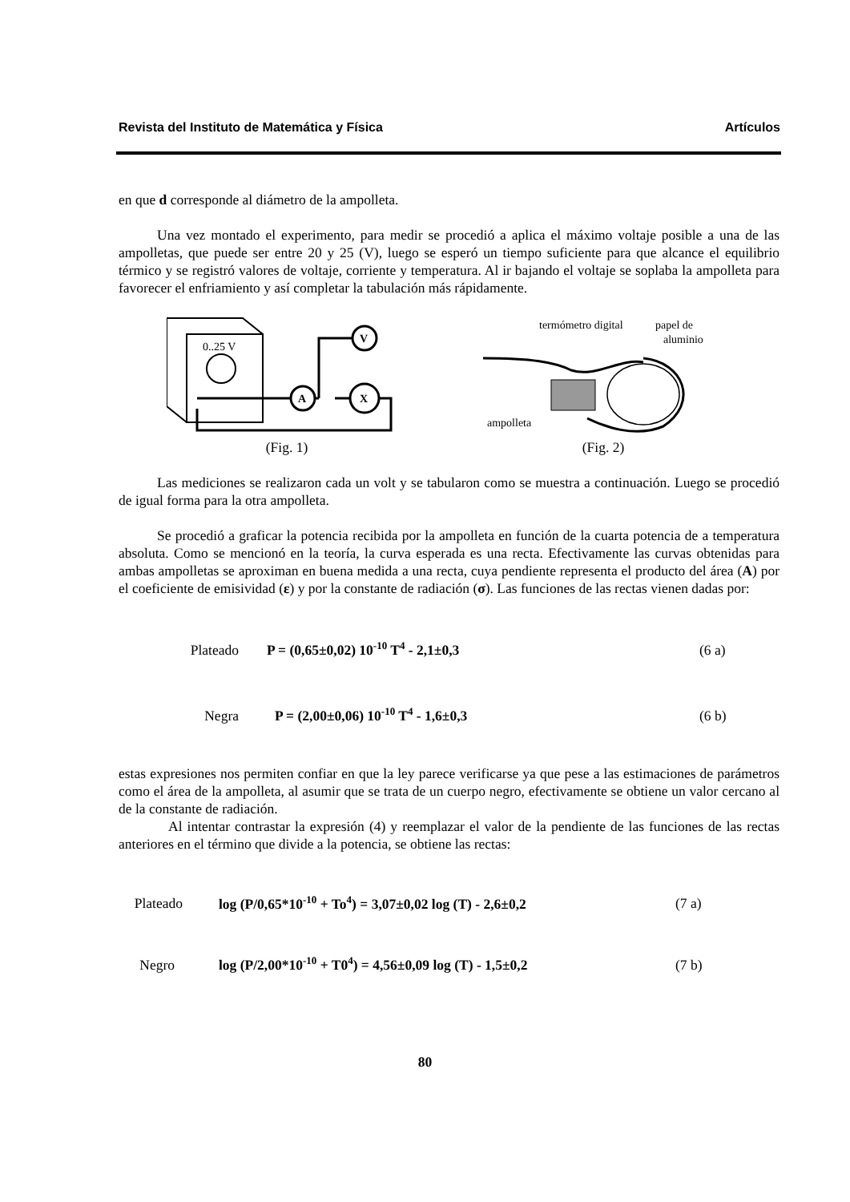Revista del Instituto de Matemática y Física Artículos
en que d corresponde al diámetro de la ampolleta.
Una vez montado el experimento, para medir se procedió a aplica el máximo voltaje posible a una de las ampolletas, que puede ser entre 20 y 25 (V), luego se esperó un tiempo suficiente para que alcance el equilibrio térmico y se registró valores de voltaje, corriente y temperatura. Al ir bajando el voltaje se soplaba la ampolleta para favorecer el enfriamiento y así completar la tabulación más rápidamente.
0..25 V
A
V
X
(Fig. 1)
termómetro digital
papel de
aluminio
ampolleta
(Fig. 2)
Las mediciones se realizaron cada un volt y se tabularon como se muestra a continuación. Luego se procedió de igual forma para la otra ampolleta.
Se procedió a graficar la potencia recibida por la ampolleta en función de la cuarta potencia de a temperatura absoluta. Como se mencionó en la teoría, la curva esperada es una recta. Efectivamente las curvas obtenidas para ambas ampolletas se aproximan en buena medida a una recta, cuya pendiente representa el producto del área (A) por el coeficiente de emisividad (ε) y por la constante de radiación (σ). Las funciones de las rectas vienen dadas por:
Plateado P = (0,65±0,02) 10<sup>-10</sup> T<sup>4</sup> - 2,1±0,3 (6 a)
Negra P = (2,00±0,06) 10<sup>-10</sup> T<sup>4</sup> - 1,6±0,3 (6 b)
estas expresiones nos permiten confiar en que la ley parece verificarse ya que pese a las estimaciones de parámetros como el área de la ampolleta, al asumir que se trata de un cuerpo negro, efectivamente se obtiene un valor cercano al de la constante de radiación.
Al intentar contrastar la expresión (4) y reemplazar el valor de la pendiente de las funciones de las rectas anteriores en el término que divide a la potencia, se obtiene las rectas:
Plateado log (P/0,65*10<sup>-10</sup> + To<sup>4</sup>) = 3,07±0,02 log (T) - 2,6±0,2 (7 a)
Negro log (P/2,00*10<sup>-10</sup> + T0<sup>4</sup>) = 4,56±0,09 log (T) - 1,5±0,2 (7 b)
80